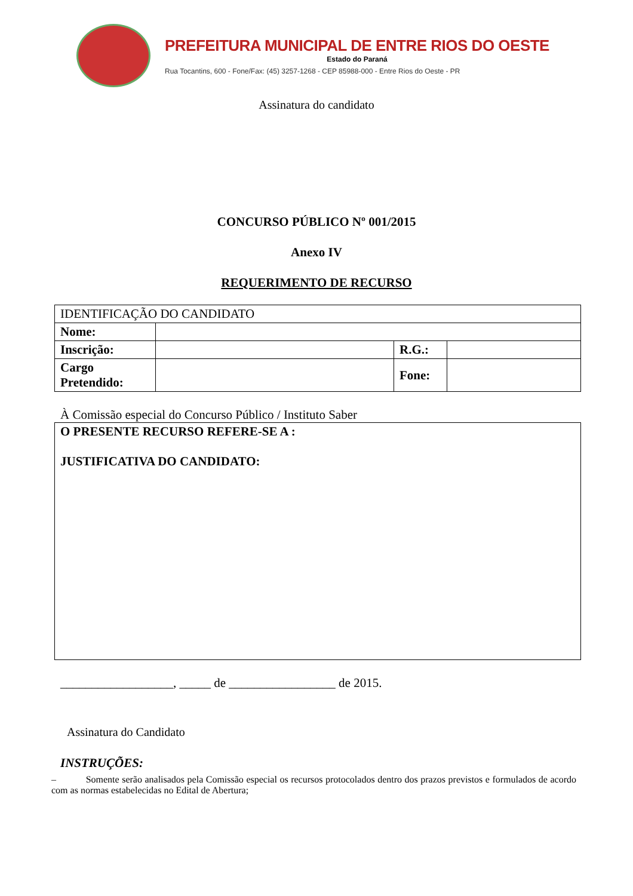PREFEITURA MUNICIPAL DE ENTRE RIOS DO OESTE
Estado do Paraná
Rua Tocantins, 600 - Fone/Fax: (45) 3257-1268 - CEP 85988-000 - Entre Rios do Oeste - PR
Assinatura do candidato
CONCURSO PÚBLICO Nº 001/2015
Anexo IV
REQUERIMENTO DE RECURSO
| IDENTIFICAÇÃO DO CANDIDATO | | | |
| Nome: | | | |
| Inscrição: | | R.G.: | |
| Cargo Pretendido: | | Fone: | |
À Comissão especial do Concurso Público / Instituto Saber
| O PRESENTE RECURSO REFERE-SE A : JUSTIFICATIVA DO CANDIDATO: |
__________________, _____ de _________________ de 2015.
Assinatura do Candidato
INSTRUÇÕES:
– Somente serão analisados pela Comissão especial os recursos protocolados dentro dos prazos previstos e formulados de acordo com as normas estabelecidas no Edital de Abertura;